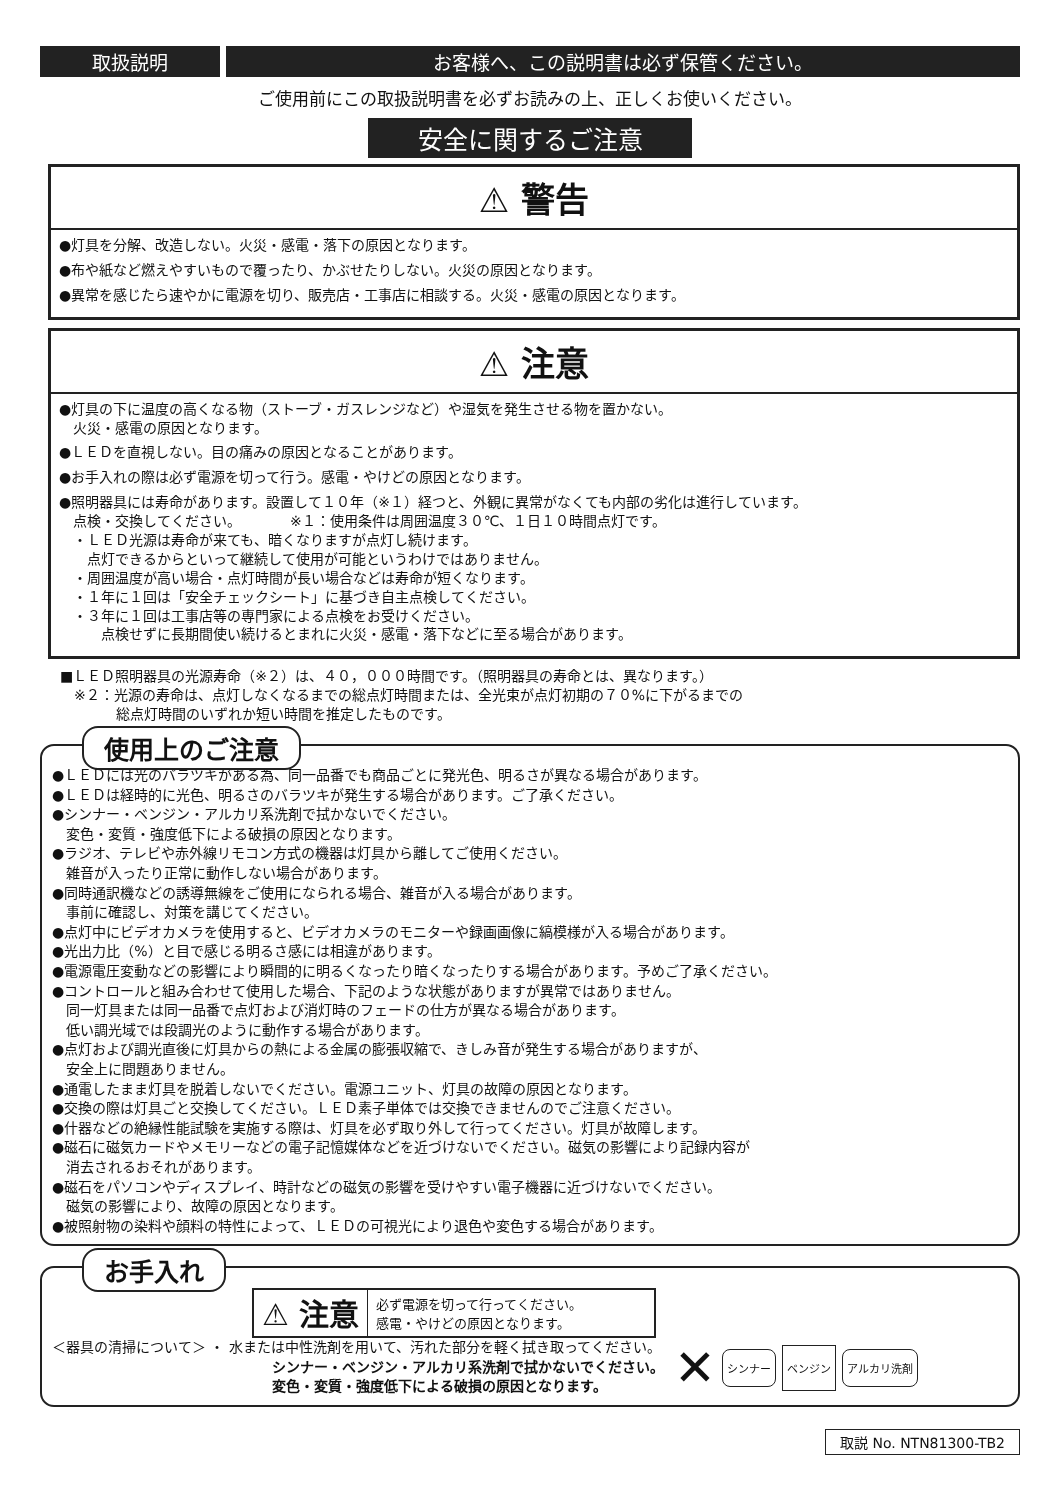取扱説明 お客様へ、この説明書は必ず保管ください。
ご使用前にこの取扱説明書を必ずお読みの上、正しくお使いください。
安全に関するご注意
⚠ 警告
●灯具を分解、改造しない。火災・感電・落下の原因となります。
●布や紙など燃えやすいもので覆ったり、かぶせたりしない。火災の原因となります。
●異常を感じたら速やかに電源を切り、販売店・工事店に相談する。火災・感電の原因となります。
⚠ 注意
●灯具の下に温度の高くなる物（ストーブ・ガスレンジなど）や湿気を発生させる物を置かない。
　火災・感電の原因となります。
●ＬＥＤを直視しない。目の痛みの原因となることがあります。
●お手入れの際は必ず電源を切って行う。感電・やけどの原因となります。
●照明器具には寿命があります。設置して１０年（※１）経つと、外観に異常がなくても内部の劣化は進行しています。
　点検・交換してください。　　　　※１：使用条件は周囲温度３０℃、１日１０時間点灯です。
　・ＬＥＤ光源は寿命が来ても、暗くなりますが点灯し続けます。
　　点灯できるからといって継続して使用が可能というわけではありません。
　・周囲温度が高い場合・点灯時間が長い場合などは寿命が短くなります。
　・１年に１回は「安全チェックシート」に基づき自主点検してください。
　・３年に１回は工事店等の専門家による点検をお受けください。
　　　点検せずに長期間使い続けるとまれに火災・感電・落下などに至る場合があります。
■ＬＥＤ照明器具の光源寿命（※２）は、４０，０００時間です。（照明器具の寿命とは、異なります。）
　※２：光源の寿命は、点灯しなくなるまでの総点灯時間または、全光束が点灯初期の７０%に下がるまでの
　　　　総点灯時間のいずれか短い時間を推定したものです。
使用上のご注意
●ＬＥＤには光のバラツキがある為、同一品番でも商品ごとに発光色、明るさが異なる場合があります。
●ＬＥＤは経時的に光色、明るさのバラツキが発生する場合があります。ご了承ください。
●シンナー・ベンジン・アルカリ系洗剤で拭かないでください。
　変色・変質・強度低下による破損の原因となります。
●ラジオ、テレビや赤外線リモコン方式の機器は灯具から離してご使用ください。
　雑音が入ったり正常に動作しない場合があります。
●同時通訳機などの誘導無線をご使用になられる場合、雑音が入る場合があります。
　事前に確認し、対策を講じてください。
●点灯中にビデオカメラを使用すると、ビデオカメラのモニターや録画画像に縞模様が入る場合があります。
●光出力比（%）と目で感じる明るさ感には相違があります。
●電源電圧変動などの影響により瞬間的に明るくなったり暗くなったりする場合があります。予めご了承ください。
●コントロールと組み合わせて使用した場合、下記のような状態がありますが異常ではありません。
　同一灯具または同一品番で点灯および消灯時のフェードの仕方が異なる場合があります。
　低い調光域では段調光のように動作する場合があります。
●点灯および調光直後に灯具からの熱による金属の膨張収縮で、きしみ音が発生する場合がありますが、
　安全上に問題ありません。
●通電したまま灯具を脱着しないでください。電源ユニット、灯具の故障の原因となります。
●交換の際は灯具ごと交換してください。ＬＥＤ素子単体では交換できませんのでご注意ください。
●什器などの絶縁性能試験を実施する際は、灯具を必ず取り外して行ってください。灯具が故障します。
●磁石に磁気カードやメモリーなどの電子記憶媒体などを近づけないでください。磁気の影響により記録内容が
　消去されるおそれがあります。
●磁石をパソコンやディスプレイ、時計などの磁気の影響を受けやすい電子機器に近づけないでください。
　磁気の影響により、故障の原因となります。
●被照射物の染料や顔料の特性によって、ＬＥＤの可視光により退色や変色する場合があります。
お手入れ
⚠ 注意 必ず電源を切って行ってください。
感電・やけどの原因となります。
＜器具の清掃について＞ ・ 水または中性洗剤を用いて、汚れた部分を軽く拭き取ってください。
シンナー・ベンジン・アルカリ系洗剤で拭かないでください。
変色・変質・強度低下による破損の原因となります。
✕ シンナー ベンジン アルカリ洗剤
取説 No. NTN81300-TB2